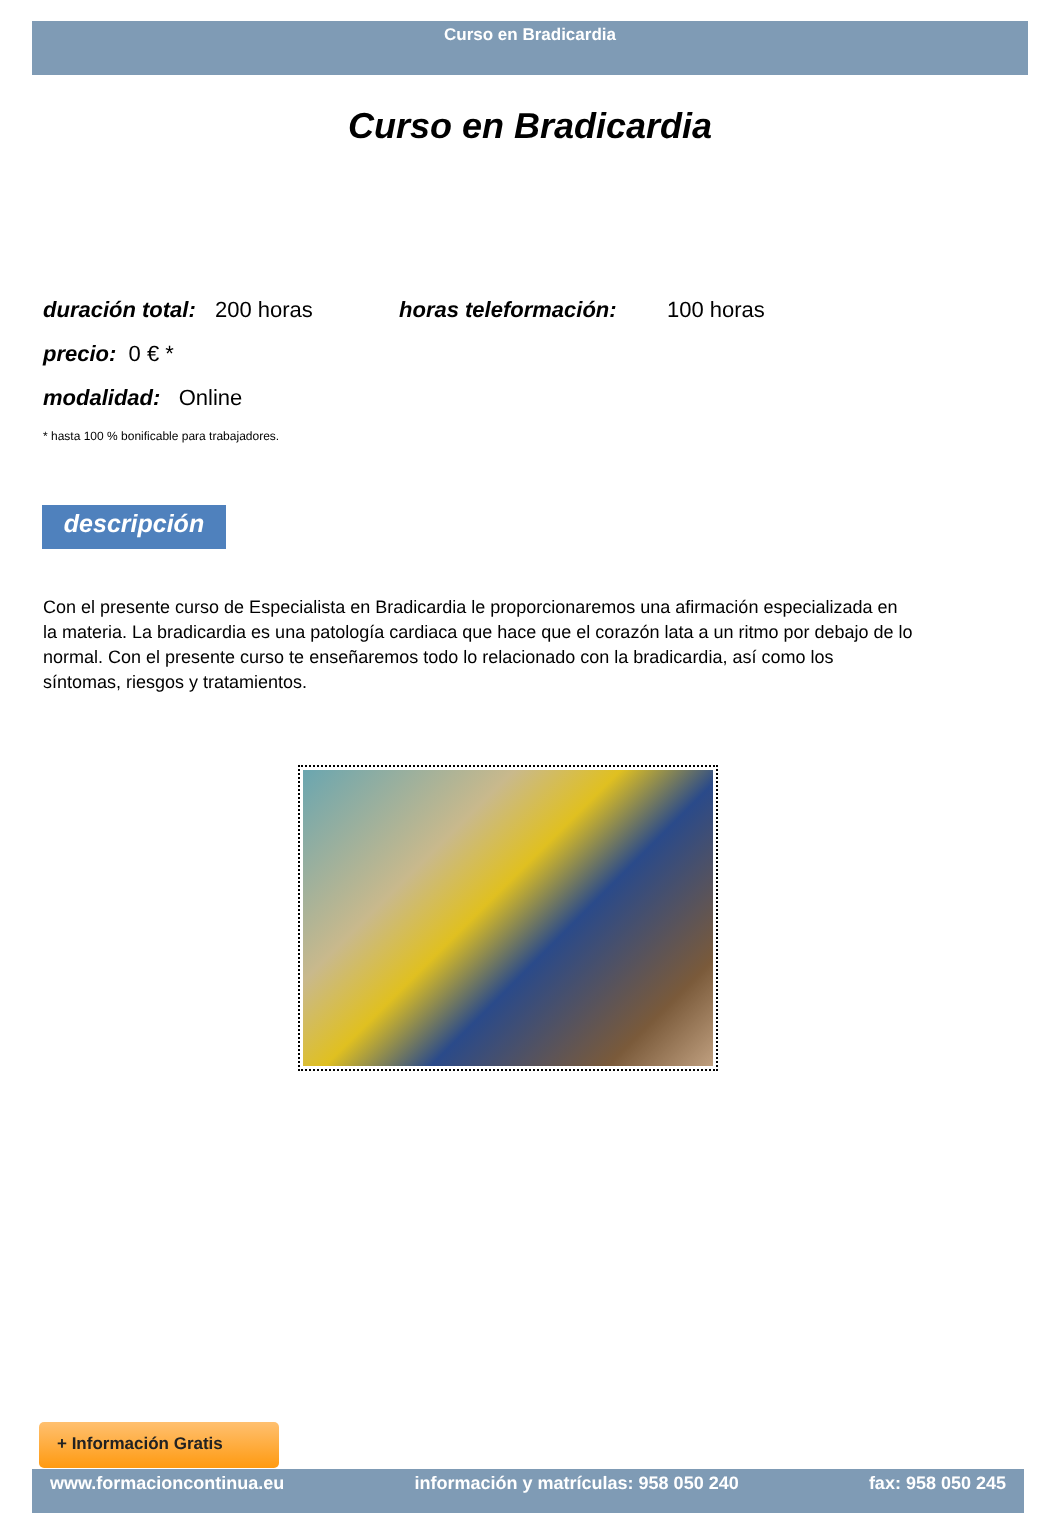Curso en Bradicardia
Curso en Bradicardia
duración total: 200 horas horas teleformación: 100 horas
precio: 0 € *
modalidad: Online
* hasta 100 % bonificable para trabajadores.
descripción
Con el presente curso de Especialista en Bradicardia le proporcionaremos una afirmación especializada en la materia. La bradicardia es una patología cardiaca que hace que el corazón lata a un ritmo por debajo de lo normal. Con el presente curso te enseñaremos todo lo relacionado con la bradicardia, así como los síntomas, riesgos y tratamientos.
+ Información Gratis
www.formacioncontinua.eu información y matrículas: 958 050 240 fax: 958 050 245